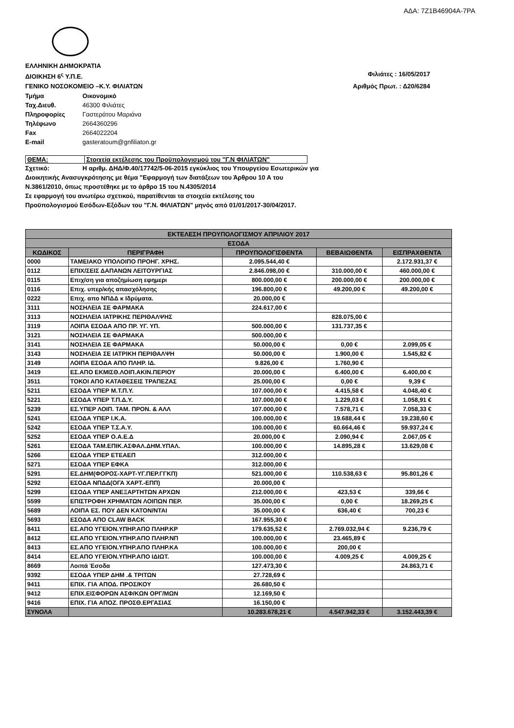ΑΔΑ: 7Z1B46904A-7PA
ΕΛΛΗΝΙΚΗ ΔΗΜΟΚΡΑΤΙΑ
ΔΙΟΙΚΗΣΗ 6<sup>ς</sup> Υ.Π.Ε. Φιλιάτες : 16/05/2017
ΓΕΝΙΚΟ ΝΟΣΟΚΟΜΕΙΟ –Κ.Υ. ΦΙΛΙΑΤΩΝ Αριθμός Πρωτ. : Δ20/6284
| Τμήμα | Οικονομικό |
| Ταχ.Διευθ. | 46300 Φιλιάτες |
| Πληροφορίες | Γαστεράτου Μαριάνα |
| Τηλέφωνο | 2664360296 |
| Fax | 2664022204 |
| E-mail | gasteratoum@gnfiliaton.gr |
ΘΕΜΑ: Στοιχεία εκτέλεσης του Προϋπολογισμού του "Γ.Ν ΦΙΛΙΑΤΩΝ"
Σχετικό: Η αριθμ. ΔΗΔ/Φ.40/17742/5-06-2015 εγκύκλιος του Υπουργείου Εσωτερικών για
Διοικητικής Ανασυγκρότησης με θέμα "Εφαρμογή των διατάξεων του Άρθρου 10 Α του
Ν.3861/2010, όπως προστέθηκε με το άρθρο 15 του Ν.4305/2014
Σε εφαρμογή του ανωτέρω σχετικού, παρατίθενται τα στοιχεία εκτέλεσης του
Προϋπολογισμού Εσόδων-Εξόδων του "Γ.Ν. ΦΙΛΙΑΤΩΝ" μηνός από 01/01/2017-30/04/2017.
| ΕΚΤΕΛΕΣΗ ΠΡΟΥΠΟΛΟΓΙΣΜΟΥ ΑΠΡΙΛΙΟΥ 2017 | | | | |
| --- | --- | --- | --- | --- |
| ΕΣΟΔΑ | | | | |
| ΚΩΔΙΚΟΣ | ΠΕΡΙΓΡΑΦΗ | ΠΡΟΥΠΟΛΟΓΙΣΘΕΝΤΑ | ΒΕΒΑΙΩΘΕΝΤΑ | ΕΙΣΠΡΑΧΘΕΝΤΑ |
| 0000 | ΤΑΜΕΙΑΚΟ ΥΠΟΛΟΙΠΟ ΠΡΟΗΓ. ΧΡΗΣ. | 2.095.544,40 € | | 2.172.931,37 € |
| 0112 | ΕΠΙΧ/ΣΕΙΣ ΔΑΠΑΝΩΝ ΛΕΙΤΟΥΡΓΙΑΣ | 2.846.098,00 € | 310.000,00 € | 460.000,00 € |
| 0115 | Επιχ/ση για αποζημίωση εφημερι | 800.000,00 € | 200.000,00 € | 200.000,00 € |
| 0116 | Επιχ. υπερ/κής απασχόλησης | 196.800,00 € | 49.200,00 € | 49.200,00 € |
| 0222 | Επιχ. απο ΝΠΔΔ κ Ιδρύματα. | 20.000,00 € | | |
| 3111 | ΝΟΣΗΛΕΙΑ ΣΕ ΦΑΡΜΑΚΑ | 224.617,00 € | | |
| 3113 | ΝΟΣΗΛΕΙΑ ΙΑΤΡΙΚΗΣ ΠΕΡΙΘΑΛΨΗΣ | | 828.075,00 € | |
| 3119 | ΛΟΙΠΑ ΕΣΟΔΑ ΑΠΟ ΠΡ. ΥΓ. ΥΠ. | 500.000,00 € | 131.737,35 € | |
| 3121 | ΝΟΣΗΛΕΙΑ ΣΕ ΦΑΡΜΑΚΑ | 500.000,00 € | | |
| 3141 | ΝΟΣΗΛΕΙΑ ΣΕ ΦΑΡΜΑΚΑ | 50.000,00 € | 0,00 € | 2.099,05 € |
| 3143 | ΝΟΣΗΛΕΙΑ ΣΕ ΙΑΤΡΙΚΗ ΠΕΡΙΘΑΛΨΗ | 50.000,00 € | 1.900,00 € | 1.545,82 € |
| 3149 | ΛΟΙΠΑ ΕΣΟΔΑ ΑΠΟ ΠΛΗΡ. ΙΔ. | 9.826,00 € | 1.760,90 € | |
| 3419 | ΕΣ.ΑΠΟ ΕΚΜΙΣΘ.ΛΟΙΠ.ΑΚΙΝ.ΠΕΡΙΟΥ | 20.000,00 € | 6.400,00 € | 6.400,00 € |
| 3511 | ΤΟΚΟΙ ΑΠΟ ΚΑΤΑΘΕΣΕΙΣ ΤΡΑΠΕΖΑΣ | 25.000,00 € | 0,00 € | 9,39 € |
| 5211 | ΕΣΟΔΑ ΥΠΕΡ Μ.Τ.Π.Υ. | 107.000,00 € | 4.415,58 € | 4.048,40 € |
| 5221 | ΕΣΟΔΑ ΥΠΕΡ Τ.Π.Δ.Υ. | 107.000,00 € | 1.229,03 € | 1.058,91 € |
| 5239 | ΕΣ.ΥΠΕΡ ΛΟΙΠ. ΤΑΜ. ΠΡΟΝ. & ΑΛΛ | 107.000,00 € | 7.578,71 € | 7.058,33 € |
| 5241 | ΕΣΟΔΑ ΥΠΕΡ Ι.Κ.Α. | 100.000,00 € | 19.688,44 € | 19.238,60 € |
| 5242 | ΕΣΟΔΑ ΥΠΕΡ Τ.Σ.Α.Υ. | 100.000,00 € | 60.664,46 € | 59.937,24 € |
| 5252 | ΕΣΟΔΑ ΥΠΕΡ Ο.Α.Ε.Δ | 20.000,00 € | 2.090,94 € | 2.067,05 € |
| 5261 | ΕΣΟΔΑ ΤΑΜ.ΕΠΙΚ.ΑΣΦΑΛ.ΔΗΜ.ΥΠΑΛ. | 100.000,00 € | 14.895,28 € | 13.629,08 € |
| 5266 | ΕΣΟΔΑ ΥΠΕΡ ΕΤΕΑΕΠ | 312.000,00 € | | |
| 5271 | ΕΣΟΔΑ ΥΠΕΡ ΕΦΚΑ | 312.000,00 € | | |
| 5291 | ΕΣ.ΔΗΜ(ΦΟΡΟΣ-ΧΑΡΤ-ΥΓ.ΠΕΡ.ΓΓΚΠ) | 521.000,00 € | 110.538,63 € | 95.801,26 € |
| 5292 | ΕΣΟΔΑ ΝΠΔΔ(ΟΓΑ ΧΑΡΤ.-ΕΠΠ) | 20.000,00 € | | |
| 5299 | ΕΣΟΔΑ ΥΠΕΡ ΑΝΕΞΑΡΤΗΤΩΝ ΑΡΧΩΝ | 212.000,00 € | 423,53 € | 339,66 € |
| 5599 | ΕΠΙΣΤΡΟΦΗ ΧΡΗΜΑΤΩΝ ΛΟΙΠΩΝ ΠΕΡ. | 35.000,00 € | 0,00 € | 18.269,25 € |
| 5689 | ΛΟΙΠΑ ΕΣ. ΠΟΥ ΔΕΝ ΚΑΤΟΝ/ΝΤΑΙ | 35.000,00 € | 636,40 € | 700,23 € |
| 5693 | ΕΣΟΔΑ ΑΠΟ CLAW BACK | 167.955,30 € | | |
| 8411 | ΕΣ.ΑΠΟ ΥΓΕΙΟΝ.ΥΠΗΡ.ΑΠΟ ΠΛΗΡ.ΚΡ | 179.635,52 € | 2.769.032,94 € | 9.236,79 € |
| 8412 | ΕΣ.ΑΠΟ ΥΓΕΙΟΝ.ΥΠΗΡ.ΑΠΟ ΠΛΗΡ.ΝΠ | 100.000,00 € | 23.465,89 € | |
| 8413 | ΕΣ.ΑΠΟ ΥΓΕΙΟΝ.ΥΠΗΡ.ΑΠΟ ΠΛΗΡ.ΚΑ | 100.000,00 € | 200,00 € | |
| 8414 | ΕΣ.ΑΠΟ ΥΓΕΙΟΝ.ΥΠΗΡ.ΑΠΟ ΙΔΙΩΤ. | 100.000,00 € | 4.009,25 € | 4.009,25 € |
| 8669 | Λοιπά Έσοδα | 127.473,30 € | | 24.863,71 € |
| 9392 | ΕΣΟΔΑ ΥΠΕΡ ΔΗΜ .& ΤΡΙΤΩΝ | 27.728,69 € | | |
| 9411 | ΕΠΙΧ. ΓΙΑ ΑΠΟΔ. ΠΡΟΣ/ΚΟΥ | 26.680,50 € | | |
| 9412 | ΕΠΙΧ.ΕΙΣΦΟΡΩΝ ΑΣΦ/ΚΩΝ ΟΡΓ/ΜΩΝ | 12.169,50 € | | |
| 9416 | ΕΠΙΧ. ΓΙΑ ΑΠΟΖ. ΠΡΟΣΘ.ΕΡΓΑΣΙΑΣ | 16.150,00 € | | |
| ΣΥΝΟΛΑ | | 10.283.678,21 € | 4.547.942,33 € | 3.152.443,39 € |